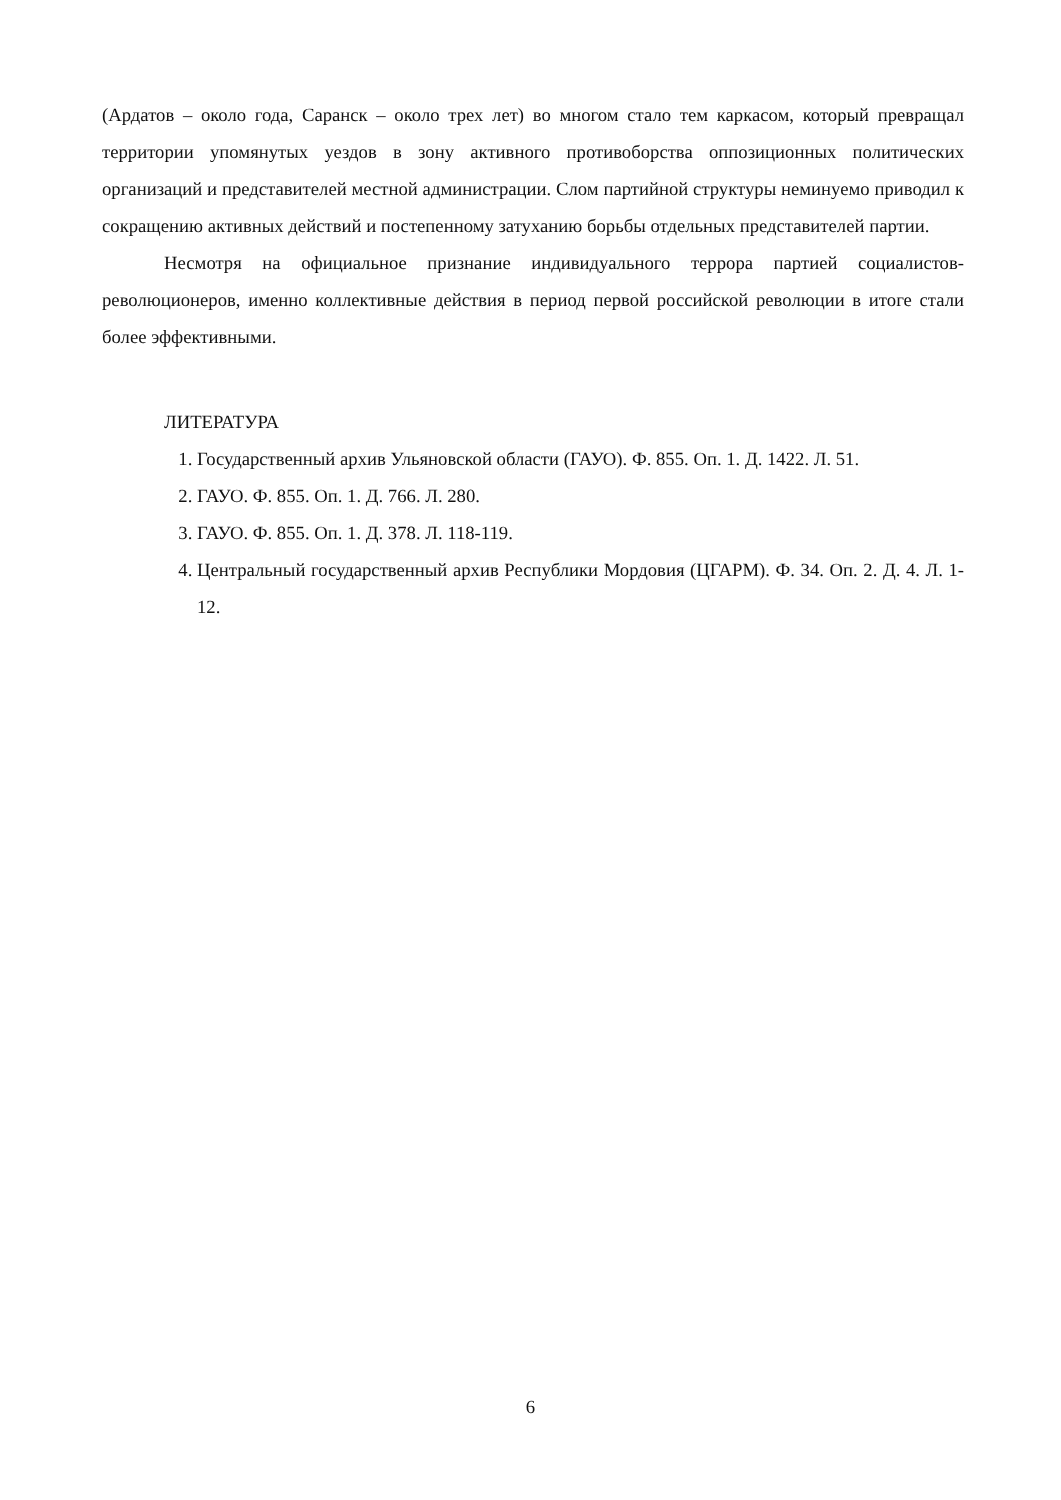(Ардатов – около года, Саранск – около трех лет) во многом стало тем каркасом, который превращал территории упомянутых уездов в зону активного противоборства оппозиционных политических организаций и представителей местной администрации. Слом партийной структуры неминуемо приводил к сокращению активных действий и постепенному затуханию борьбы отдельных представителей партии.
Несмотря на официальное признание индивидуального террора партией социалистов-революционеров, именно коллективные действия в период первой российской революции в итоге стали более эффективными.
ЛИТЕРАТУРА
1. Государственный архив Ульяновской области (ГАУО). Ф. 855. Оп. 1. Д. 1422. Л. 51.
2. ГАУО. Ф. 855. Оп. 1. Д. 766. Л. 280.
3. ГАУО. Ф. 855. Оп. 1. Д. 378. Л. 118-119.
4. Центральный государственный архив Республики Мордовия (ЦГАРМ). Ф. 34. Оп. 2. Д. 4. Л. 1-12.
6